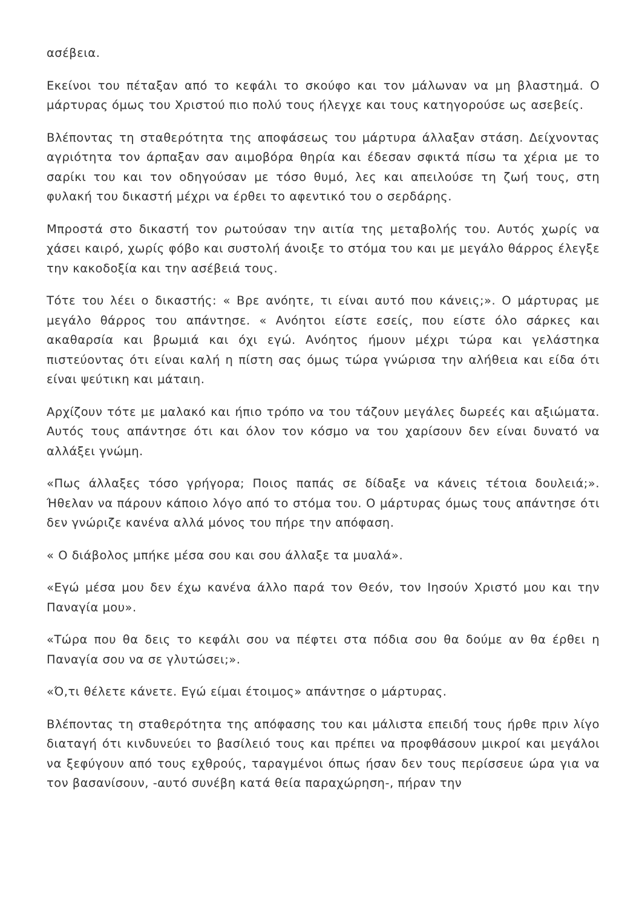ασέβεια.
Εκείνοι του πέταξαν από το κεφάλι το σκούφο και τον μάλωναν να μη βλαστημά. Ο μάρτυρας όμως του Χριστού πιο πολύ τους ήλεγχε και τους κατηγορούσε ως ασεβείς.
Βλέποντας τη σταθερότητα της αποφάσεως του μάρτυρα άλλαξαν στάση. Δείχνοντας αγριότητα τον άρπαξαν σαν αιμοβόρα θηρία και έδεσαν σφικτά πίσω τα χέρια με το σαρίκι του και τον οδηγούσαν με τόσο θυμό, λες και απειλούσε τη ζωή τους, στη φυλακή του δικαστή μέχρι να έρθει το αφεντικό του ο σερδάρης.
Μπροστά στο δικαστή τον ρωτούσαν την αιτία της μεταβολής του. Αυτός χωρίς να χάσει καιρό, χωρίς φόβο και συστολή άνοιξε το στόμα του και με μεγάλο θάρρος έλεγξε την κακοδοξία και την ασέβειά τους.
Τότε του λέει ο δικαστής: « Βρε ανόητε, τι είναι αυτό που κάνεις;». Ο μάρτυρας με μεγάλο θάρρος του απάντησε. « Ανόητοι είστε εσείς, που είστε όλο σάρκες και ακαθαρσία και βρωμιά και όχι εγώ. Ανόητος ήμουν μέχρι τώρα και γελάστηκα πιστεύοντας ότι είναι καλή η πίστη σας όμως τώρα γνώρισα την αλήθεια και είδα ότι είναι ψεύτικη και μάταιη.
Αρχίζουν τότε με μαλακό και ήπιο τρόπο να του τάζουν μεγάλες δωρεές και αξιώματα. Αυτός τους απάντησε ότι και όλον τον κόσμο να του χαρίσουν δεν είναι δυνατό να αλλάξει γνώμη.
«Πως άλλαξες τόσο γρήγορα; Ποιος παπάς σε δίδαξε να κάνεις τέτοια δουλειά;». Ήθελαν να πάρουν κάποιο λόγο από το στόμα του. Ο μάρτυρας όμως τους απάντησε ότι δεν γνώριζε κανένα αλλά μόνος του πήρε την απόφαση.
« Ο διάβολος μπήκε μέσα σου και σου άλλαξε τα μυαλά».
«Εγώ μέσα μου δεν έχω κανένα άλλο παρά τον Θεόν, τον Ιησούν Χριστό μου και την Παναγία μου».
«Τώρα που θα δεις το κεφάλι σου να πέφτει στα πόδια σου θα δούμε αν θα έρθει η Παναγία σου να σε γλυτώσει;».
«Ό,τι θέλετε κάνετε. Εγώ είμαι έτοιμος» απάντησε ο μάρτυρας.
Βλέποντας τη σταθερότητα της απόφασης του και μάλιστα επειδή τους ήρθε πριν λίγο διαταγή ότι κινδυνεύει το βασίλειό τους και πρέπει να προφθάσουν μικροί και μεγάλοι να ξεφύγουν από τους εχθρούς, ταραγμένοι όπως ήσαν δεν τους περίσσευε ώρα για να τον βασανίσουν, -αυτό συνέβη κατά θεία παραχώρηση-, πήραν την